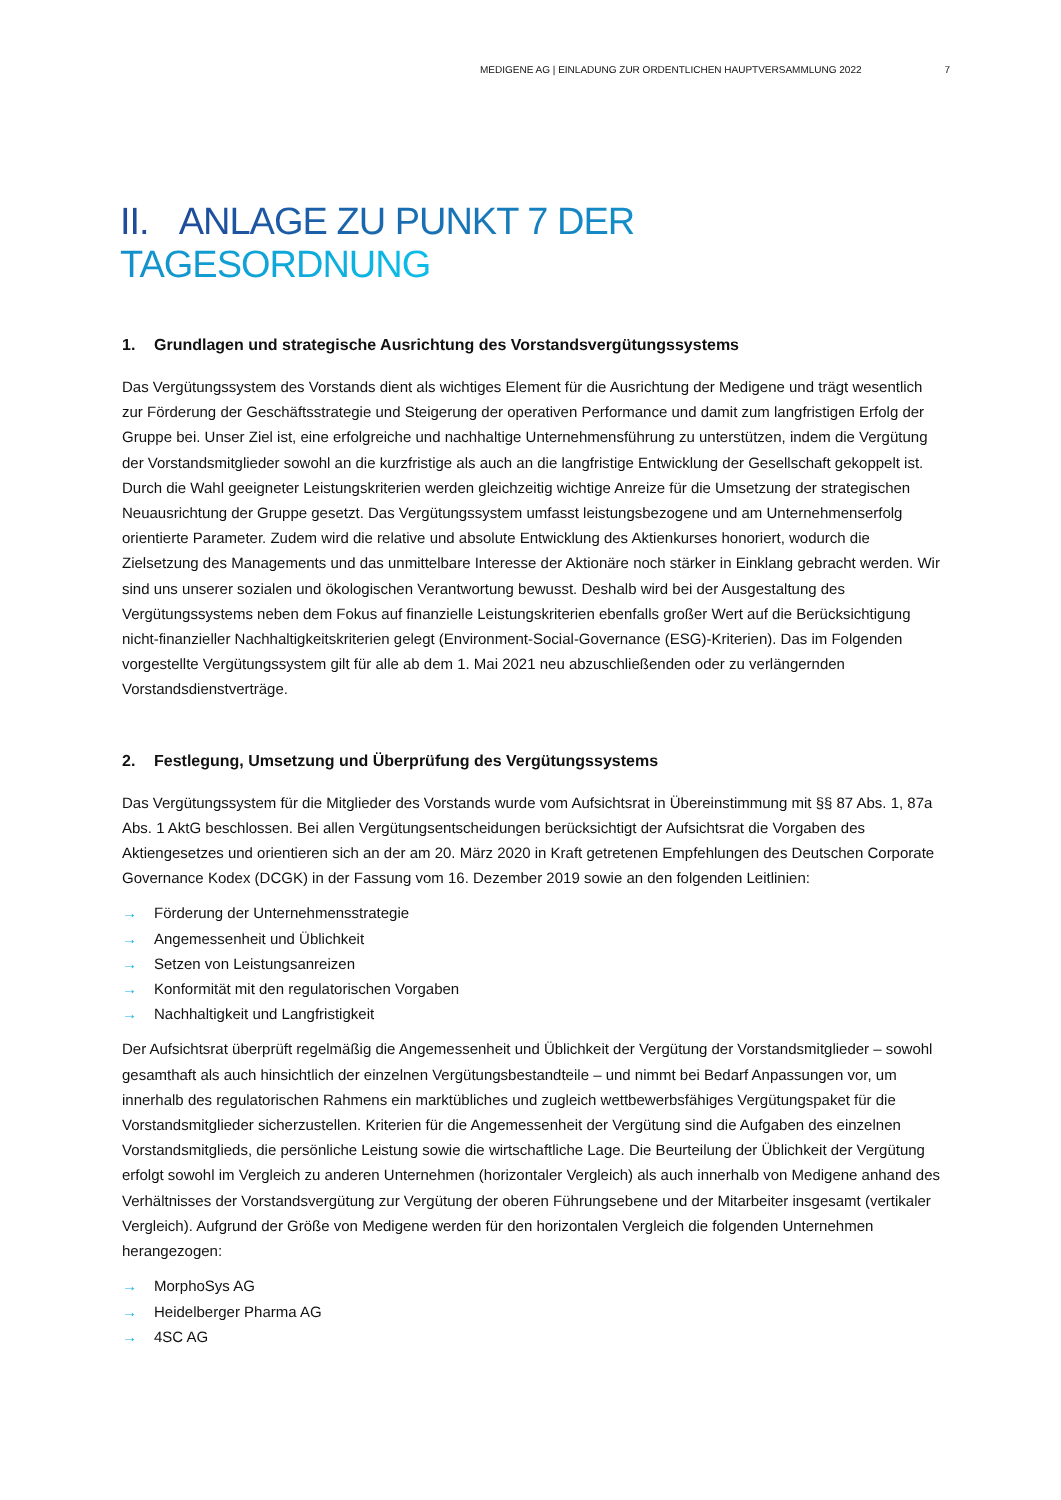MEDIGENE AG | EINLADUNG ZUR ORDENTLICHEN HAUPTVERSAMMLUNG 2022 7
II. ANLAGE ZU PUNKT 7 DER TAGESORDNUNG
1. Grundlagen und strategische Ausrichtung des Vorstandsvergütungssystems
Das Vergütungssystem des Vorstands dient als wichtiges Element für die Ausrichtung der Medigene und trägt wesentlich zur Förderung der Geschäftsstrategie und Steigerung der operativen Performance und damit zum langfristigen Erfolg der Gruppe bei. Unser Ziel ist, eine erfolgreiche und nachhaltige Unternehmensführung zu unterstützen, indem die Vergütung der Vorstandsmitglieder sowohl an die kurzfristige als auch an die langfristige Entwicklung der Gesellschaft gekoppelt ist. Durch die Wahl geeigneter Leistungskriterien werden gleichzeitig wichtige Anreize für die Umsetzung der strategischen Neuausrichtung der Gruppe gesetzt. Das Vergütungssystem umfasst leistungsbezogene und am Unternehmenserfolg orientierte Parameter. Zudem wird die relative und absolute Entwicklung des Aktienkurses honoriert, wodurch die Zielsetzung des Managements und das unmittelbare Interesse der Aktionäre noch stärker in Einklang gebracht werden. Wir sind uns unserer sozialen und ökologischen Verantwortung bewusst. Deshalb wird bei der Ausgestaltung des Vergütungssystems neben dem Fokus auf finanzielle Leistungskriterien ebenfalls großer Wert auf die Berücksichtigung nicht-finanzieller Nachhaltigkeitskriterien gelegt (Environment-Social-Governance (ESG)-Kriterien). Das im Folgenden vorgestellte Vergütungssystem gilt für alle ab dem 1. Mai 2021 neu abzuschließenden oder zu verlängernden Vorstandsdienstverträge.
2. Festlegung, Umsetzung und Überprüfung des Vergütungssystems
Das Vergütungssystem für die Mitglieder des Vorstands wurde vom Aufsichtsrat in Übereinstimmung mit §§ 87 Abs. 1, 87a Abs. 1 AktG beschlossen. Bei allen Vergütungsentscheidungen berücksichtigt der Aufsichtsrat die Vorgaben des Aktiengesetzes und orientieren sich an der am 20. März 2020 in Kraft getretenen Empfehlungen des Deutschen Corporate Governance Kodex (DCGK) in der Fassung vom 16. Dezember 2019 sowie an den folgenden Leitlinien:
→ Förderung der Unternehmensstrategie
→ Angemessenheit und Üblichkeit
→ Setzen von Leistungsanreizen
→ Konformität mit den regulatorischen Vorgaben
→ Nachhaltigkeit und Langfristigkeit
Der Aufsichtsrat überprüft regelmäßig die Angemessenheit und Üblichkeit der Vergütung der Vorstandsmitglieder – sowohl gesamthaft als auch hinsichtlich der einzelnen Vergütungsbestandteile – und nimmt bei Bedarf Anpassungen vor, um innerhalb des regulatorischen Rahmens ein marktübliches und zugleich wettbewerbsfähiges Vergütungspaket für die Vorstandsmitglieder sicherzustellen. Kriterien für die Angemessenheit der Vergütung sind die Aufgaben des einzelnen Vorstandsmitglieds, die persönliche Leistung sowie die wirtschaftliche Lage. Die Beurteilung der Üblichkeit der Vergütung erfolgt sowohl im Vergleich zu anderen Unternehmen (horizontaler Vergleich) als auch innerhalb von Medigene anhand des Verhältnisses der Vorstandsvergütung zur Vergütung der oberen Führungsebene und der Mitarbeiter insgesamt (vertikaler Vergleich). Aufgrund der Größe von Medigene werden für den horizontalen Vergleich die folgenden Unternehmen herangezogen:
→ MorphoSys AG
→ Heidelberger Pharma AG
→ 4SC AG